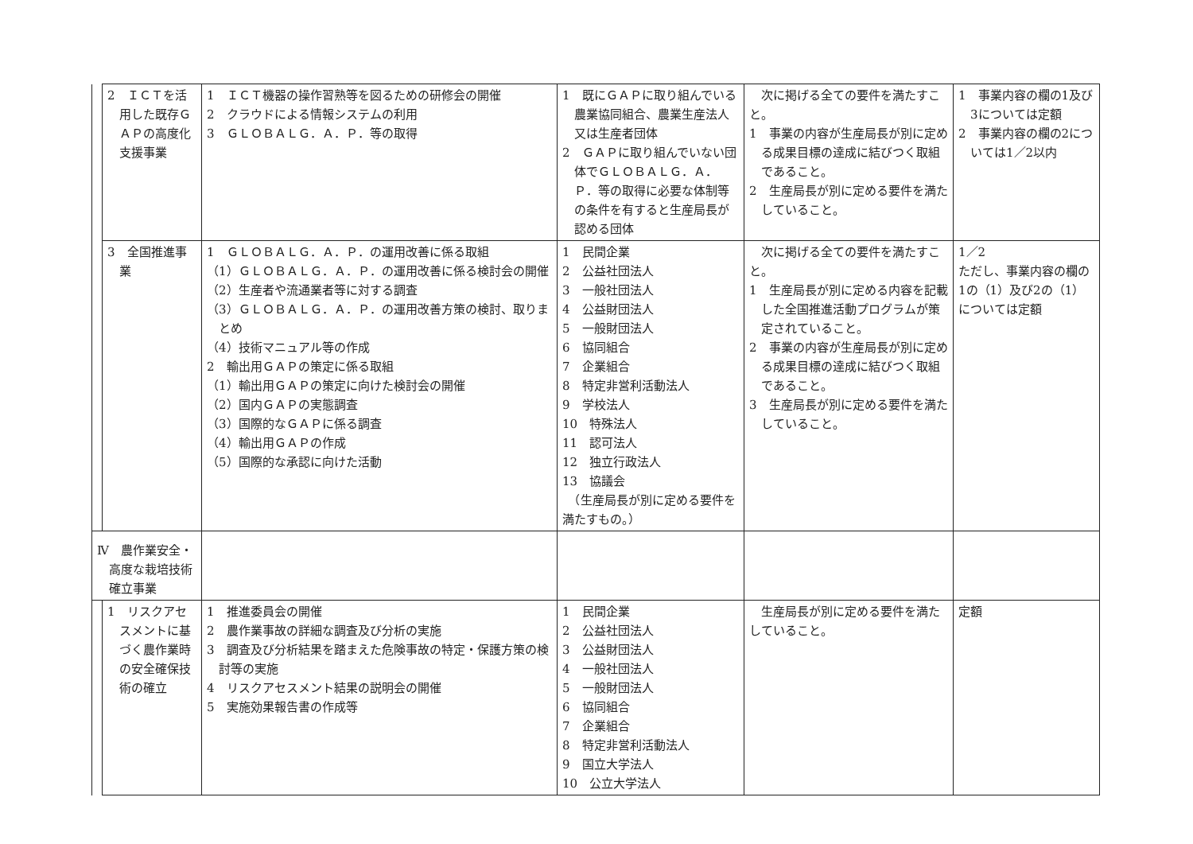| | 2 ＩＣＴを活用した既存ＧＡＰの高度化支援事業 | 1 ＩＣＴ機器の操作習熟等を図るための研修会の開催 2 クラウドによる情報システムの利用 3 ＧＬＯＢＡＬＧ．Ａ．Ｐ．等の取得 | 1 既にＧＡＰに取り組んでいる農業協同組合、農業生産法人又は生産者団体 2 ＧＡＰに取り組んでいない団体でＧＬＯＢＡＬＧ．Ａ．Ｐ．等の取得に必要な体制等の条件を有すると生産局長が認める団体 | 次に掲げる全ての要件を満たすこと。 1 事業の内容が生産局長が別に定める成果目標の達成に結びつく取組であること。 2 生産局長が別に定める要件を満たしていること。 | 1 事業内容の欄の1及び3については定額 2 事業内容の欄の2については1／2以内 |
| | 3 全国推進事業 | 1 ＧＬＯＢＡＬＧ．Ａ．Ｐ．の運用改善に係る取組 （1）ＧＬＯＢＡＬＧ．Ａ．Ｐ．の運用改善に係る検討会の開催 （2）生産者や流通業者等に対する調査 （3）ＧＬＯＢＡＬＧ．Ａ．Ｐ．の運用改善方策の検討、取りまとめ （4）技術マニュアル等の作成 2 輸出用ＧＡＰの策定に係る取組 （1）輸出用ＧＡＰの策定に向けた検討会の開催 （2）国内ＧＡＰの実態調査 （3）国際的なＧＡＰに係る調査 （4）輸出用ＧＡＰの作成 （5）国際的な承認に向けた活動 | 1 民間企業 2 公益社団法人 3 一般社団法人 4 公益財団法人 5 一般財団法人 6 協同組合 7 企業組合 8 特定非営利活動法人 9 学校法人 10 特殊法人 11 認可法人 12 独立行政法人 13 協議会 （生産局長が別に定める要件を満たすもの。） | 次に掲げる全ての要件を満たすこと。 1 生産局長が別に定める内容を記載した全国推進活動プログラムが策定されていること。 2 事業の内容が生産局長が別に定める成果目標の達成に結びつく取組であること。 3 生産局長が別に定める要件を満たしていること。 | 1／2 ただし、事業内容の欄の1の（1）及び2の（1）については定額 |
| Ⅳ 農作業安全・高度な栽培技術確立事業 | | | | | |
| | 1 リスクアセスメントに基づく農作業時の安全確保技術の確立 | 1 推進委員会の開催 2 農作業事故の詳細な調査及び分析の実施 3 調査及び分析結果を踏まえた危険事故の特定・保護方策の検討等の実施 4 リスクアセスメント結果の説明会の開催 5 実施効果報告書の作成等 | 1 民間企業 2 公益社団法人 3 公益財団法人 4 一般社団法人 5 一般財団法人 6 協同組合 7 企業組合 8 特定非営利活動法人 9 国立大学法人 10 公立大学法人 | 生産局長が別に定める要件を満たしていること。 | 定額 |